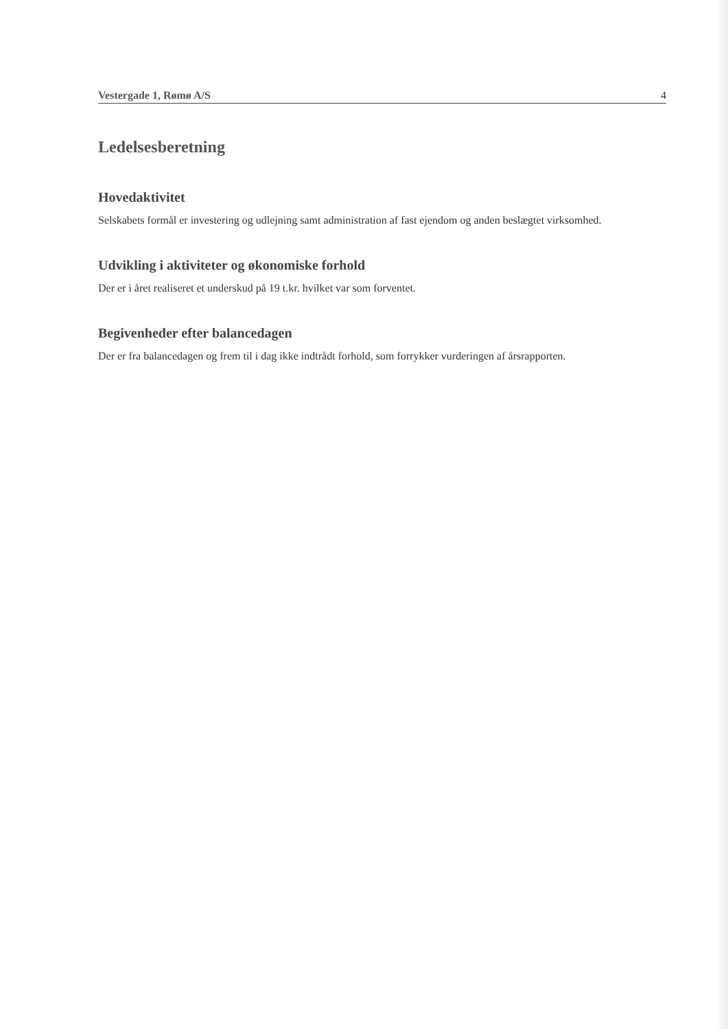Vestergade 1, Rømø A/S 4
Ledelsesberetning
Hovedaktivitet
Selskabets formål er investering og udlejning samt administration af fast ejendom og anden beslægtet virksomhed.
Udvikling i aktiviteter og økonomiske forhold
Der er i året realiseret et underskud på 19 t.kr. hvilket var som forventet.
Begivenheder efter balancedagen
Der er fra balancedagen og frem til i dag ikke indtrådt forhold, som forrykker vurderingen af årsrapporten.